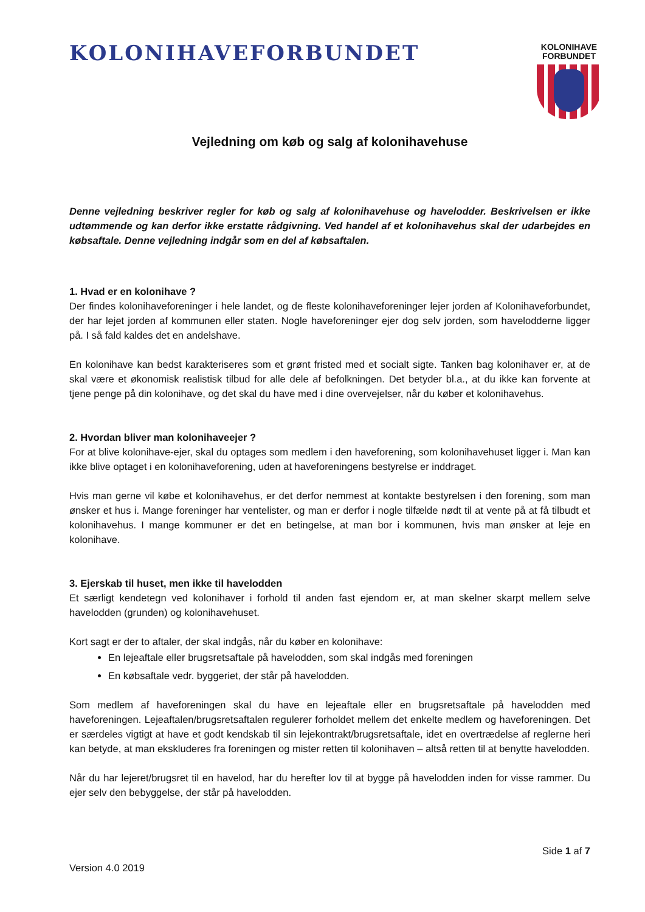KOLONIHAVEFORBUNDET
KOLONIHAVE
FORBUNDET
Vejledning om køb og salg af kolonihavehuse
Denne vejledning beskriver regler for køb og salg af kolonihavehuse og havelodder. Beskrivelsen er ikke udtømmende og kan derfor ikke erstatte rådgivning. Ved handel af et kolonihavehus skal der udarbejdes en købsaftale. Denne vejledning indgår som en del af købsaftalen.
1. Hvad er en kolonihave ?
Der findes kolonihaveforeninger i hele landet, og de fleste kolonihaveforeninger lejer jorden af Kolonihaveforbundet, der har lejet jorden af kommunen eller staten. Nogle haveforeninger ejer dog selv jorden, som havelodderne ligger på. I så fald kaldes det en andelshave.
En kolonihave kan bedst karakteriseres som et grønt fristed med et socialt sigte. Tanken bag kolonihaver er, at de skal være et økonomisk realistisk tilbud for alle dele af befolkningen. Det betyder bl.a., at du ikke kan forvente at tjene penge på din kolonihave, og det skal du have med i dine overvejelser, når du køber et kolonihavehus.
2. Hvordan bliver man kolonihaveejer ?
For at blive kolonihave-ejer, skal du optages som medlem i den haveforening, som kolonihavehuset ligger i. Man kan ikke blive optaget i en kolonihaveforening, uden at haveforeningens bestyrelse er inddraget.
Hvis man gerne vil købe et kolonihavehus, er det derfor nemmest at kontakte bestyrelsen i den forening, som man ønsker et hus i. Mange foreninger har ventelister, og man er derfor i nogle tilfælde nødt til at vente på at få tilbudt et kolonihavehus. I mange kommuner er det en betingelse, at man bor i kommunen, hvis man ønsker at leje en kolonihave.
3. Ejerskab til huset, men ikke til havelodden
Et særligt kendetegn ved kolonihaver i forhold til anden fast ejendom er, at man skelner skarpt mellem selve havelodden (grunden) og kolonihavehuset.
Kort sagt er der to aftaler, der skal indgås, når du køber en kolonihave:
En lejeaftale eller brugsretsaftale på havelodden, som skal indgås med foreningen
En købsaftale vedr. byggeriet, der står på havelodden.
Som medlem af haveforeningen skal du have en lejeaftale eller en brugsretsaftale på havelodden med haveforeningen. Lejeaftalen/brugsretsaftalen regulerer forholdet mellem det enkelte medlem og haveforeningen. Det er særdeles vigtigt at have et godt kendskab til sin lejekontrakt/brugsretsaftale, idet en overtrædelse af reglerne heri kan betyde, at man ekskluderes fra foreningen og mister retten til kolonihaven – altså retten til at benytte havelodden.
Når du har lejeret/brugsret til en havelod, har du herefter lov til at bygge på havelodden inden for visse rammer. Du ejer selv den bebyggelse, der står på havelodden.
Side 1 af 7
Version 4.0 2019